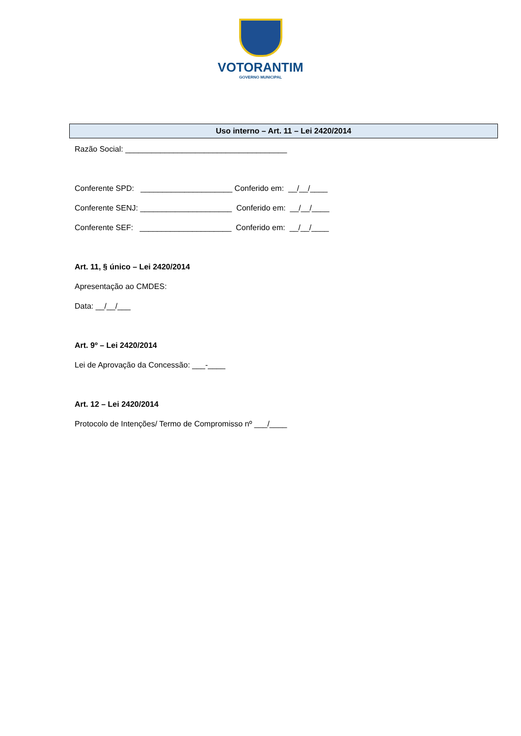VOTORANTIM
GOVERNO MUNICIPAL
Uso interno – Art. 11 – Lei 2420/2014
Razão Social: _____________________________________
Conferente SPD: _____________________ Conferido em: __/__/____
Conferente SENJ: _____________________ Conferido em: __/__/____
Conferente SEF: _____________________ Conferido em: __/__/____
Art. 11, § único – Lei 2420/2014
Apresentação ao CMDES:
Data: __/__/___
Art. 9º – Lei 2420/2014
Lei de Aprovação da Concessão: ___-____
Art. 12 – Lei 2420/2014
Protocolo de Intenções/ Termo de Compromisso nº ___/____